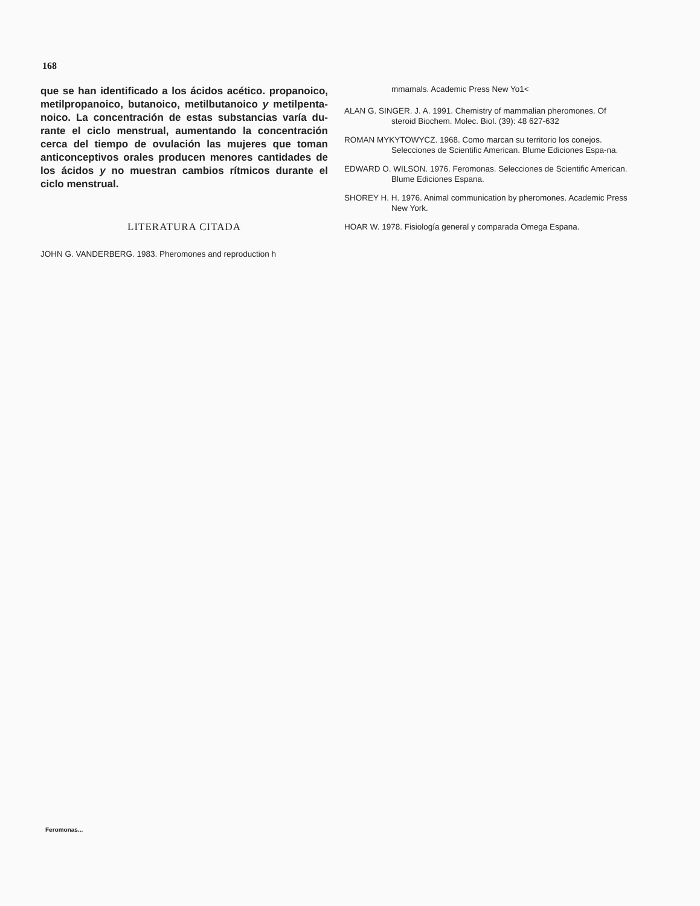168
que se han identificado a los ácidos acético. propanoico, metilpropanoico, butanoico, metilbutanoico y metilpenta-noico. La concentración de estas substancias varía du-rante el ciclo menstrual, aumentando la concentración cerca del tiempo de ovulación las mujeres que toman anticonceptivos orales producen menores cantidades de los ácidos y no muestran cambios rítmicos durante el ciclo menstrual.
LITERATURA CITADA
JOHN G. VANDERBERG. 1983. Pheromones and reproduction h
mmamals. Academic Press New Yo1<
ALAN G. SINGER. J. A. 1991. Chemistry of mammalian pheromones. Of steroid Biochem. Molec. Biol. (39): 48 627-632
ROMAN MYKYTOWYCZ. 1968. Como marcan su territorio los conejos. Selecciones de Scientific American. Blume Ediciones Espa-na.
EDWARD O. WILSON. 1976. Feromonas. Selecciones de Scientific American. Blume Ediciones Espana.
SHOREY H. H. 1976. Animal communication by pheromones. Academic Press New York.
HOAR W. 1978. Fisiología general y comparada Omega Espana.
Feromonas...